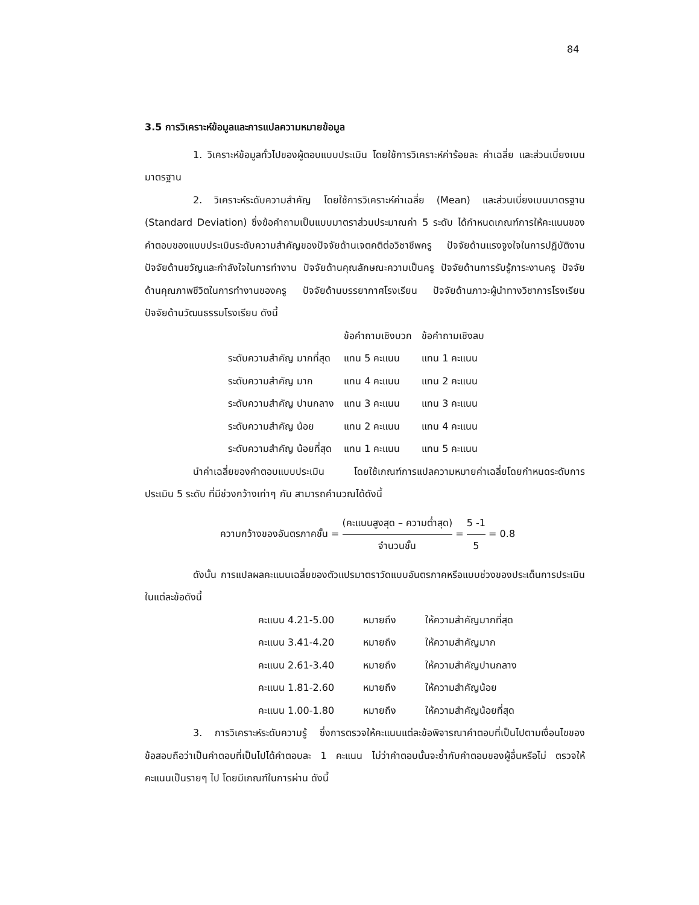84
3.5 การวิเคราะห์ข้อมูลและการแปลความหมายข้อมูล
1. วิเคราะห์ข้อมูลทั่วไปของผู้ตอบแบบประเมิน โดยใช้การวิเคราะห์ค่าร้อยละ ค่าเฉลี่ย และส่วนเบี่ยงเบนมาตรฐาน
2. วิเคราะห์ระดับความสำคัญ โดยใช้การวิเคราะห์ค่าเฉลี่ย (Mean) และส่วนเบี่ยงเบนมาตรฐาน (Standard Deviation) ซึ่งข้อคำถามเป็นแบบมาตราส่วนประมาณค่า 5 ระดับ ได้กำหนดเกณฑ์การให้คะแนนของคำตอบของแบบประเมินระดับความสำคัญของปัจจัยด้านเจตคติต่อวิชาชีพครู ปัจจัยด้านแรงจูงใจในการปฏิบัติงาน ปัจจัยด้านขวัญและกำลังใจในการทำงาน ปัจจัยด้านคุณลักษณะความเป็นครู ปัจจัยด้านการรับรู้ภาระงานครู ปัจจัยด้านคุณภาพชีวิตในการทำงานของครู ปัจจัยด้านบรรยากาศโรงเรียน ปัจจัยด้านภาวะผู้นำทางวิชาการโรงเรียน ปัจจัยด้านวัฒนธรรมโรงเรียน ดังนี้
| | ข้อคำถามเชิงบวก | ข้อคำถามเชิงลบ |
| --- | --- | --- |
| ระดับความสำคัญ มากที่สุด | แทน 5 คะแนน | แทน 1 คะแนน |
| ระดับความสำคัญ มาก | แทน 4 คะแนน | แทน 2 คะแนน |
| ระดับความสำคัญ ปานกลาง | แทน 3 คะแนน | แทน 3 คะแนน |
| ระดับความสำคัญ น้อย | แทน 2 คะแนน | แทน 4 คะแนน |
| ระดับความสำคัญ น้อยที่สุด | แทน 1 คะแนน | แทน 5 คะแนน |
นำค่าเฉลี่ยของคำตอบแบบประเมิน โดยใช้เกณฑ์การแปลความหมายค่าเฉลี่ยโดยกำหนดระดับการประเมิน 5 ระดับ ที่มีช่วงกว้างเท่าๆ กัน สามารถคำนวณได้ดังนี้
ความกว้างของอันตรภาคชั้น = (คะแนนสูงสุด – ความต่ำสุด) จำนวนชั้น = 5 -1 5 = 0.8
ดังนั้น การแปลผลคะแนนเฉลี่ยของตัวแปรมาตราวัดแบบอันตรภาคหรือแบบช่วงของประเด็นการประเมินในแต่ละข้อดังนี้
| คะแนน 4.21-5.00 | หมายถึง | ให้ความสำคัญมากที่สุด |
| คะแนน 3.41-4.20 | หมายถึง | ให้ความสำคัญมาก |
| คะแนน 2.61-3.40 | หมายถึง | ให้ความสำคัญปานกลาง |
| คะแนน 1.81-2.60 | หมายถึง | ให้ความสำคัญน้อย |
| คะแนน 1.00-1.80 | หมายถึง | ให้ความสำคัญน้อยที่สุด |
3. การวิเคราะห์ระดับความรู้ ซึ่งการตรวจให้คะแนนแต่ละข้อพิจารณาคำตอบที่เป็นไปตามเงื่อนไขของข้อสอบถือว่าเป็นคำตอบที่เป็นไปได้คำตอบละ 1 คะแนน ไม่ว่าคำตอบนั้นจะซ้ำกับคำตอบของผู้อื่นหรือไม่ ตรวจให้คะแนนเป็นรายๆ ไป โดยมีเกณฑ์ในการผ่าน ดังนี้